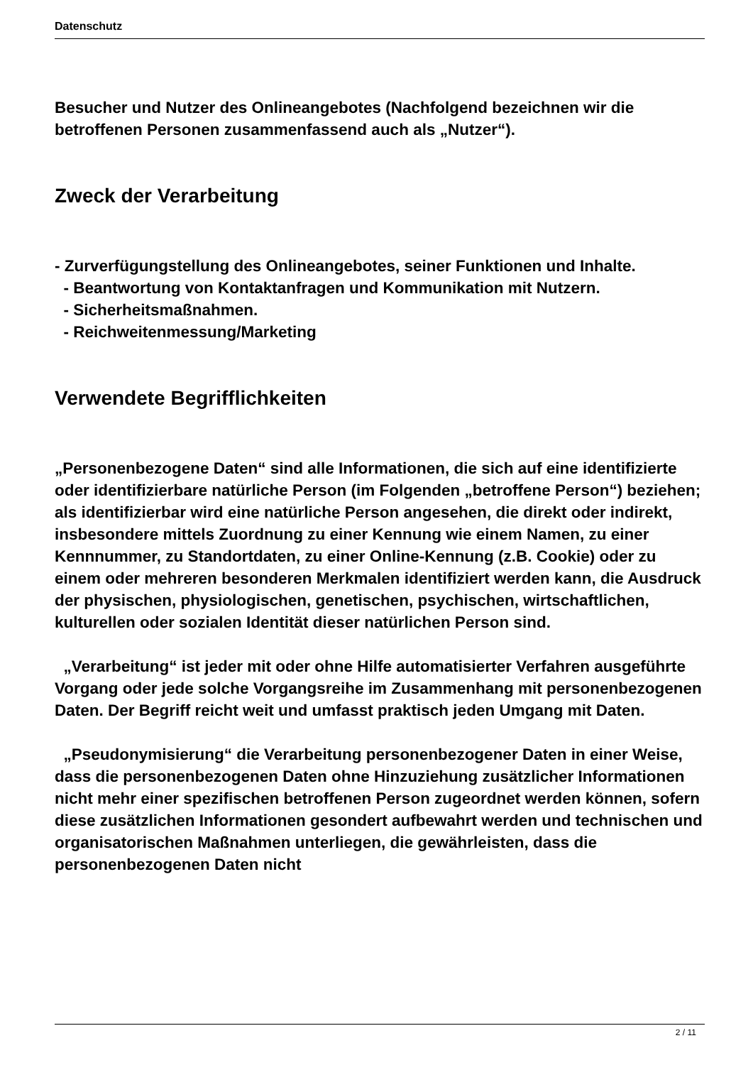Datenschutz
Besucher und Nutzer des Onlineangebotes (Nachfolgend bezeichnen wir die betroffenen Personen zusammenfassend auch als „Nutzer“).
Zweck der Verarbeitung
- Zurverfügungstellung des Onlineangebotes, seiner Funktionen und Inhalte.
- Beantwortung von Kontaktanfragen und Kommunikation mit Nutzern.
- Sicherheitsmaßnahmen.
- Reichweitenmessung/Marketing
Verwendete Begrifflichkeiten
„Personenbezogene Daten“ sind alle Informationen, die sich auf eine identifizierte oder identifizierbare natürliche Person (im Folgenden „betroffene Person“) beziehen; als identifizierbar wird eine natürliche Person angesehen, die direkt oder indirekt, insbesondere mittels Zuordnung zu einer Kennung wie einem Namen, zu einer Kennnummer, zu Standortdaten, zu einer Online-Kennung (z.B. Cookie) oder zu einem oder mehreren besonderen Merkmalen identifiziert werden kann, die Ausdruck der physischen, physiologischen, genetischen, psychischen, wirtschaftlichen, kulturellen oder sozialen Identität dieser natürlichen Person sind.
„Verarbeitung“ ist jeder mit oder ohne Hilfe automatisierter Verfahren ausgeführte Vorgang oder jede solche Vorgangsreihe im Zusammenhang mit personenbezogenen Daten. Der Begriff reicht weit und umfasst praktisch jeden Umgang mit Daten.
„Pseudonymisierung“ die Verarbeitung personenbezogener Daten in einer Weise, dass die personenbezogenen Daten ohne Hinzuziehung zusätzlicher Informationen nicht mehr einer spezifischen betroffenen Person zugeordnet werden können, sofern diese zusätzlichen Informationen gesondert aufbewahrt werden und technischen und organisatorischen Maßnahmen unterliegen, die gewährleisten, dass die personenbezogenen Daten nicht
2 / 11